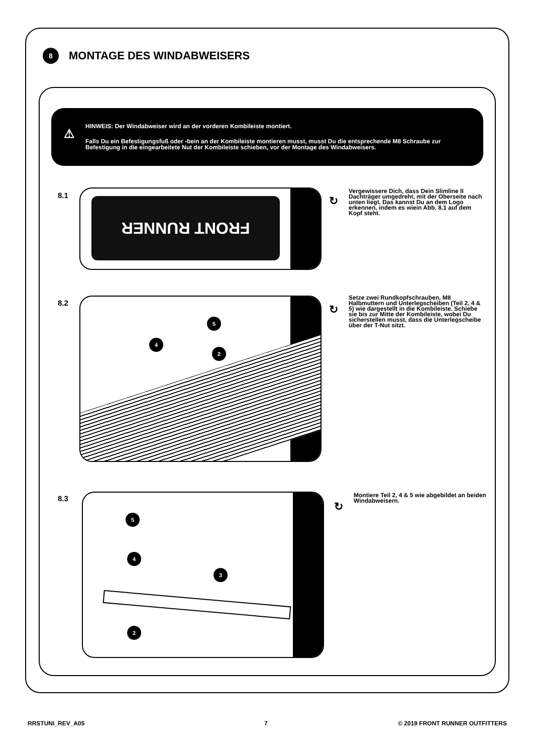8
MONTAGE DES WINDABWEISERS
⚠
HINWEIS: Der Windabweiser wird an der vorderen Kombileiste montiert.
Falls Du ein Befestigungsfuß oder -bein an der Kombileiste montieren musst, musst Du die entsprechende M8 Schraube zur Befestigung in die eingearbeitete Nut der Kombileiste schieben, vor der Montage des Windabweisers.
8.1 FRONT RUNNER
↻
Vergewissere Dich, dass Dein Slimline II Dachträger umgedreht, mit der Oberseite nach unten liegt. Das kannst Du an dem Logo erkennen, indem es wiein Abb. 8.1 auf dem Kopf steht.
8.2
5
4
2
↻
Setze zwei Rundkopfschrauben, M8 Halbmuttern und Unterlegscheiben (Teil 2, 4 & 5) wie dargestellt in die Kombileiste. Schiebe sie bis zur Mitte der Kombileiste, wobei Du sicherstellen musst, dass die Unterlegscheibe über der T-Nut sitzt.
8.3
5
4
3
2
↻
Montiere Teil 2, 4 & 5 wie abgebildet an beiden Windabweisern.
RRSTUNI_REV_A05 7 © 2019 FRONT RUNNER OUTFITTERS